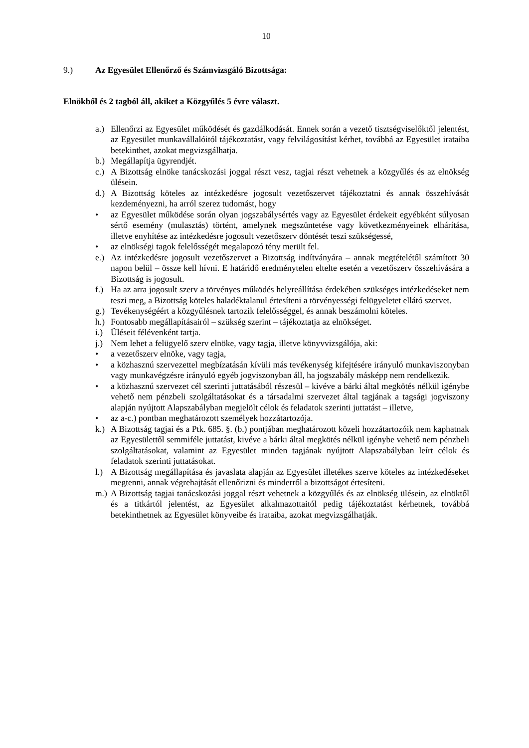10
9.) Az Egyesület Ellenőrző és Számvizsgáló Bizottsága:
Elnökből és 2 tagból áll, akiket a Közgyűlés 5 évre választ.
a.) Ellenőrzi az Egyesület működését és gazdálkodását. Ennek során a vezető tisztségviselőktől jelentést, az Egyesület munkavállalóitól tájékoztatást, vagy felvilágosítást kérhet, továbbá az Egyesület irataiba betekinthet, azokat megvizsgálhatja.
b.) Megállapítja ügyrendjét.
c.) A Bizottság elnöke tanácskozási joggal részt vesz, tagjai részt vehetnek a közgyűlés és az elnökség ülésein.
d.) A Bizottság köteles az intézkedésre jogosult vezetőszervet tájékoztatni és annak összehívását kezdeményezni, ha arról szerez tudomást, hogy
• az Egyesület működése során olyan jogszabálysértés vagy az Egyesület érdekeit egyébként súlyosan sértő esemény (mulasztás) történt, amelynek megszüntetése vagy következményeinek elhárítása, illetve enyhítése az intézkedésre jogosult vezetőszerv döntését teszi szükségessé,
• az elnökségi tagok felelősségét megalapozó tény merült fel.
e.) Az intézkedésre jogosult vezetőszervet a Bizottság indítványára – annak megtételétől számított 30 napon belül – össze kell hívni. E határidő eredménytelen eltelte esetén a vezetőszerv összehívására a Bizottság is jogosult.
f.) Ha az arra jogosult szerv a törvényes működés helyreállítása érdekében szükséges intézkedéseket nem teszi meg, a Bizottság köteles haladéktalanul értesíteni a törvényességi felügyeletet ellátó szervet.
g.) Tevékenységéért a közgyűlésnek tartozik felelősséggel, és annak beszámolni köteles.
h.) Fontosabb megállapításairól – szükség szerint – tájékoztatja az elnökséget.
i.) Üléseit félévenként tartja.
j.) Nem lehet a felügyelő szerv elnöke, vagy tagja, illetve könyvvizsgálója, aki:
• a vezetőszerv elnöke, vagy tagja,
• a közhasznú szervezettel megbízatásán kívüli más tevékenység kifejtésére irányuló munkaviszonyban vagy munkavégzésre irányuló egyéb jogviszonyban áll, ha jogszabály másképp nem rendelkezik.
• a közhasznú szervezet cél szerinti juttatásából részesül – kivéve a bárki által megkötés nélkül igénybe vehető nem pénzbeli szolgáltatásokat és a társadalmi szervezet által tagjának a tagsági jogviszony alapján nyújtott Alapszabályban megjelölt célok és feladatok szerinti juttatást – illetve,
• az a-c.) pontban meghatározott személyek hozzátartozója.
k.) A Bizottság tagjai és a Ptk. 685. §. (b.) pontjában meghatározott közeli hozzátartozóik nem kaphatnak az Egyesülettől semmiféle juttatást, kivéve a bárki által megkötés nélkül igénybe vehető nem pénzbeli szolgáltatásokat, valamint az Egyesület minden tagjának nyújtott Alapszabályban leírt célok és feladatok szerinti juttatásokat.
l.) A Bizottság megállapítása és javaslata alapján az Egyesület illetékes szerve köteles az intézkedéseket megtenni, annak végrehajtását ellenőrizni és minderről a bizottságot értesíteni.
m.) A Bizottság tagjai tanácskozási joggal részt vehetnek a közgyűlés és az elnökség ülésein, az elnöktől és a titkártól jelentést, az Egyesület alkalmazottaitól pedig tájékoztatást kérhetnek, továbbá betekinthetnek az Egyesület könyveibe és irataiba, azokat megvizsgálhatják.